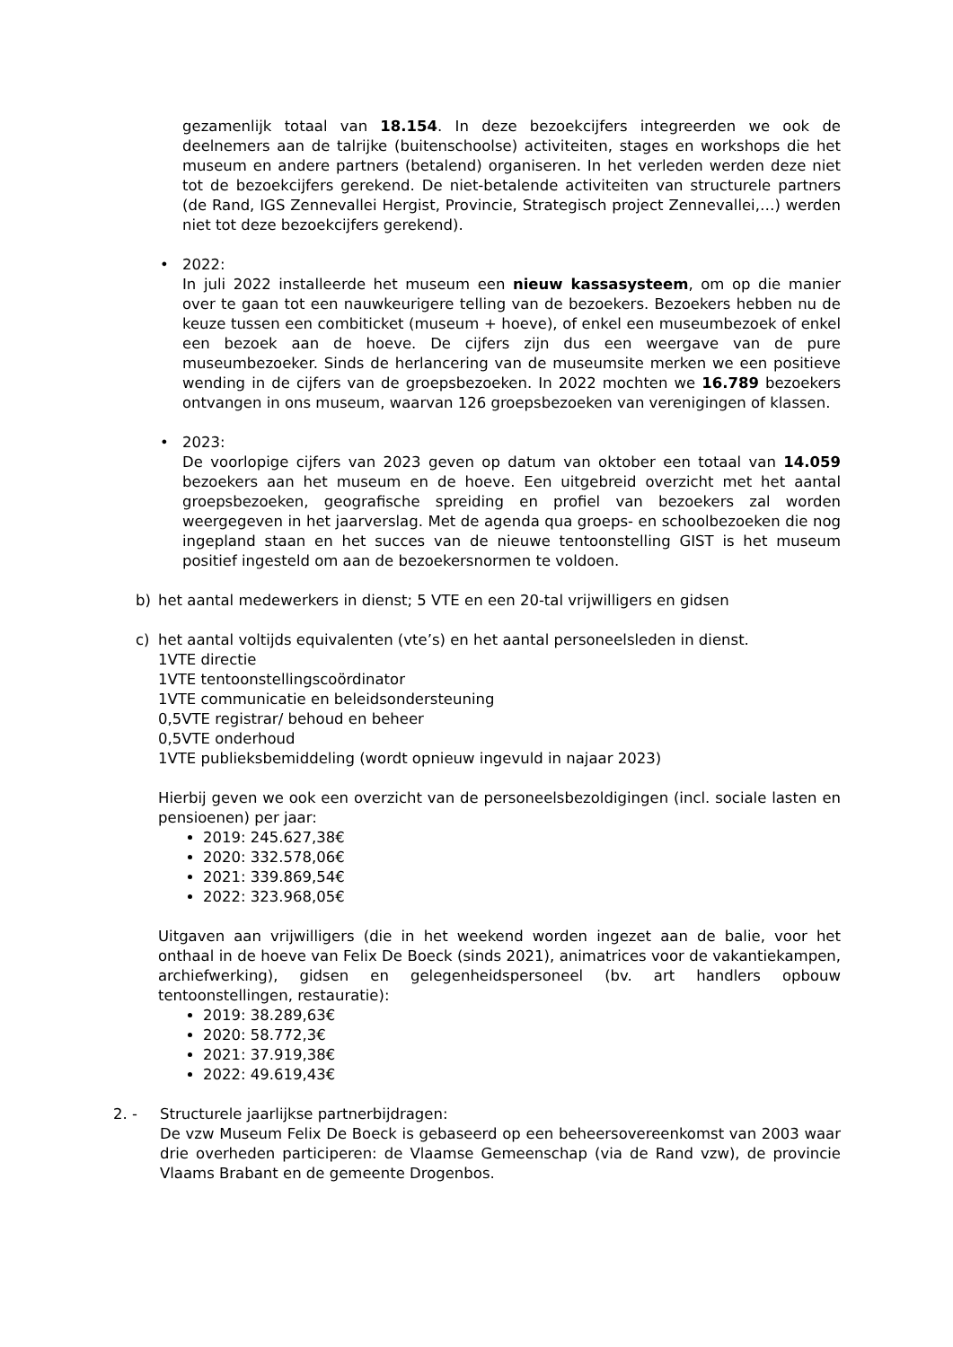gezamenlijk totaal van 18.154. In deze bezoekcijfers integreerden we ook de deelnemers aan de talrijke (buitenschoolse) activiteiten, stages en workshops die het museum en andere partners (betalend) organiseren. In het verleden werden deze niet tot de bezoekcijfers gerekend. De niet-betalende activiteiten van structurele partners (de Rand, IGS Zennevallei Hergist, Provincie, Strategisch project Zennevallei,…) werden niet tot deze bezoekcijfers gerekend).
• 2022:
In juli 2022 installeerde het museum een nieuw kassasysteem, om op die manier over te gaan tot een nauwkeurigere telling van de bezoekers. Bezoekers hebben nu de keuze tussen een combiticket (museum + hoeve), of enkel een museumbezoek of enkel een bezoek aan de hoeve. De cijfers zijn dus een weergave van de pure museumbezoeker. Sinds de herlancering van de museumsite merken we een positieve wending in de cijfers van de groepsbezoeken. In 2022 mochten we 16.789 bezoekers ontvangen in ons museum, waarvan 126 groepsbezoeken van verenigingen of klassen.
• 2023:
De voorlopige cijfers van 2023 geven op datum van oktober een totaal van 14.059 bezoekers aan het museum en de hoeve. Een uitgebreid overzicht met het aantal groepsbezoeken, geografische spreiding en profiel van bezoekers zal worden weergegeven in het jaarverslag. Met de agenda qua groeps- en schoolbezoeken die nog ingepland staan en het succes van de nieuwe tentoonstelling GIST is het museum positief ingesteld om aan de bezoekersnormen te voldoen.
b) het aantal medewerkers in dienst; 5 VTE en een 20-tal vrijwilligers en gidsen
c) het aantal voltijds equivalenten (vte’s) en het aantal personeelsleden in dienst.
1VTE directie
1VTE tentoonstellingscoördinator
1VTE communicatie en beleidsondersteuning
0,5VTE registrar/ behoud en beheer
0,5VTE onderhoud
1VTE publieksbemiddeling (wordt opnieuw ingevuld in najaar 2023)
Hierbij geven we ook een overzicht van de personeelsbezoldigingen (incl. sociale lasten en pensioenen) per jaar:
2019: 245.627,38€
2020: 332.578,06€
2021: 339.869,54€
2022: 323.968,05€
Uitgaven aan vrijwilligers (die in het weekend worden ingezet aan de balie, voor het onthaal in de hoeve van Felix De Boeck (sinds 2021), animatrices voor de vakantiekampen, archiefwerking), gidsen en gelegenheidspersoneel (bv. art handlers opbouw tentoonstellingen, restauratie):
2019: 38.289,63€
2020: 58.772,3€
2021: 37.919,38€
2022: 49.619,43€
2. - Structurele jaarlijkse partnerbijdragen:
De vzw Museum Felix De Boeck is gebaseerd op een beheersovereenkomst van 2003 waar drie overheden participeren: de Vlaamse Gemeenschap (via de Rand vzw), de provincie Vlaams Brabant en de gemeente Drogenbos.